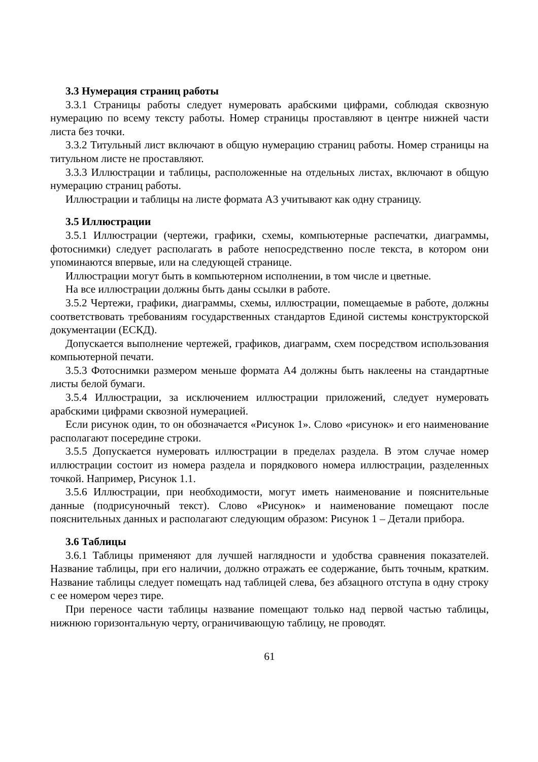3.3 Нумерация страниц работы
3.3.1 Страницы работы следует нумеровать арабскими цифрами, соблюдая сквозную нумерацию по всему тексту работы. Номер страницы проставляют в центре нижней части листа без точки.
3.3.2 Титульный лист включают в общую нумерацию страниц работы. Номер страницы на титульном листе не проставляют.
3.3.3 Иллюстрации и таблицы, расположенные на отдельных листах, включают в общую нумерацию страниц работы.
Иллюстрации и таблицы на листе формата А3 учитывают как одну страницу.
3.5 Иллюстрации
3.5.1 Иллюстрации (чертежи, графики, схемы, компьютерные распечатки, диаграммы, фотоснимки) следует располагать в работе непосредственно после текста, в котором они упоминаются впервые, или на следующей странице.
Иллюстрации могут быть в компьютерном исполнении, в том числе и цветные.
На все иллюстрации должны быть даны ссылки в работе.
3.5.2 Чертежи, графики, диаграммы, схемы, иллюстрации, помещаемые в работе, должны соответствовать требованиям государственных стандартов Единой системы конструкторской документации (ЕСКД).
Допускается выполнение чертежей, графиков, диаграмм, схем посредством использования компьютерной печати.
3.5.3 Фотоснимки размером меньше формата А4 должны быть наклеены на стандартные листы белой бумаги.
3.5.4 Иллюстрации, за исключением иллюстрации приложений, следует нумеровать арабскими цифрами сквозной нумерацией.
Если рисунок один, то он обозначается «Рисунок 1». Слово «рисунок» и его наименование располагают посередине строки.
3.5.5 Допускается нумеровать иллюстрации в пределах раздела. В этом случае номер иллюстрации состоит из номера раздела и порядкового номера иллюстрации, разделенных точкой. Например, Рисунок 1.1.
3.5.6 Иллюстрации, при необходимости, могут иметь наименование и пояснительные данные (подрисуночный текст). Слово «Рисунок» и наименование помещают после пояснительных данных и располагают следующим образом: Рисунок 1 – Детали прибора.
3.6 Таблицы
3.6.1 Таблицы применяют для лучшей наглядности и удобства сравнения показателей. Название таблицы, при его наличии, должно отражать ее содержание, быть точным, кратким. Название таблицы следует помещать над таблицей слева, без абзацного отступа в одну строку с ее номером через тире.
При переносе части таблицы название помещают только над первой частью таблицы, нижнюю горизонтальную черту, ограничивающую таблицу, не проводят.
61